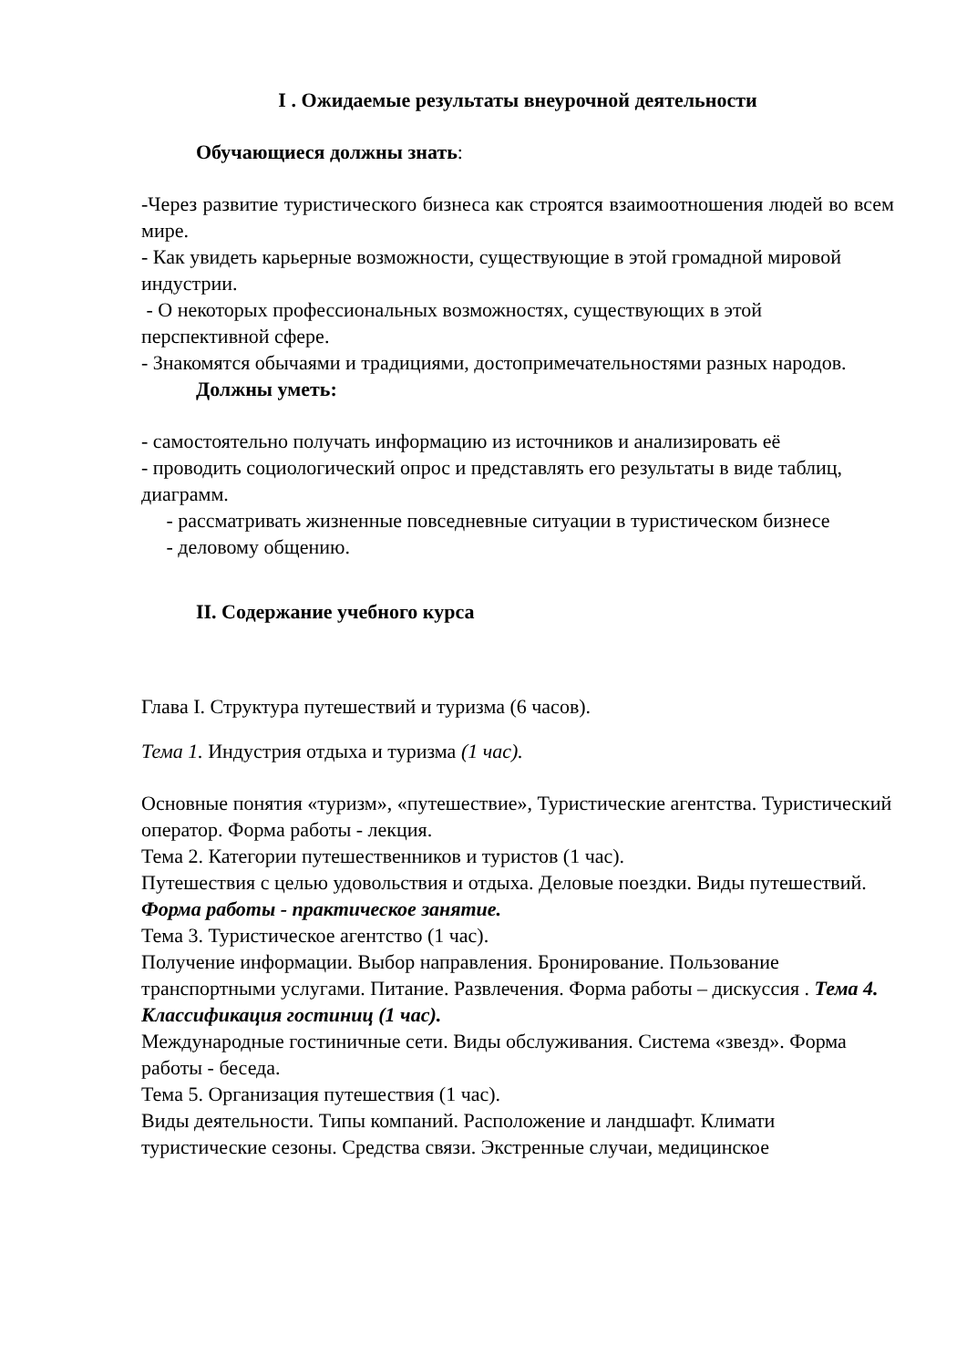I . Ожидаемые результаты внеурочной деятельности
Обучающиеся должны знать:
-Через развитие туристического бизнеса как строятся взаимоотношения людей во всем мире.
- Как увидеть карьерные возможности, существующие в этой громадной мировой индустрии.
- О некоторых профессиональных возможностях, существующих в этой перспективной сфере.
- Знакомятся обычаями и традициями, достопримечательностями разных народов.
Должны уметь:
- самостоятельно получать информацию из источников и анализировать её
- проводить социологический опрос и представлять его результаты в виде таблиц, диаграмм.
- рассматривать жизненные повседневные ситуации в туристическом бизнесе
- деловому общению.
II. Содержание учебного курса
Глава I. Структура путешествий и туризма (6 часов).
Тема 1. Индустрия отдыха и туризма (1 час).
Основные понятия «туризм», «путешествие», Туристические агентства. Туристический оператор. Форма работы - лекция.
Тема 2. Категории путешественников и туристов (1 час).
Путешествия с целью удовольствия и отдыха. Деловые поездки. Виды путешествий.
Форма работы - практическое занятие.
Тема 3. Туристическое агентство (1 час).
Получение информации. Выбор направления. Бронирование. Пользование транспортными услугами. Питание. Развлечения. Форма работы – дискуссия . Тема 4. Классификация гостиниц (1 час).
Международные гостиничные сети. Виды обслуживания. Система «звезд». Форма работы - беседа.
Тема 5. Организация путешествия (1 час).
Виды деятельности. Типы компаний. Расположение и ландшафт. Климати туристические сезоны. Средства связи. Экстренные случаи, медицинское